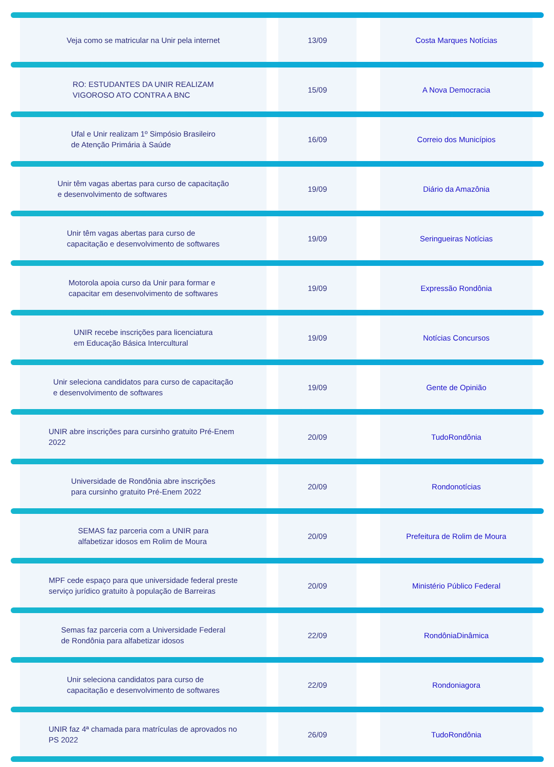Veja como se matricular na Unir pela internet
13/09 Costa Marques Notícias
RO: ESTUDANTES DA UNIR REALIZAM
VIGOROSO ATO CONTRA A BNC
15/09 A Nova Democracia
Ufal e Unir realizam 1º Simpósio Brasileiro
de Atenção Primária à Saúde
16/09 Correio dos Municípios
Unir têm vagas abertas para curso de capacitação
e desenvolvimento de softwares
19/09 Diário da Amazônia
Unir têm vagas abertas para curso de
capacitação e desenvolvimento de softwares
19/09 Seringueiras Notícias
Motorola apoia curso da Unir para formar e
capacitar em desenvolvimento de softwares
19/09 Expressão Rondônia
UNIR recebe inscrições para licenciatura
em Educação Básica Intercultural
19/09 Notícias Concursos
Unir seleciona candidatos para curso de capacitação
e desenvolvimento de softwares
19/09 Gente de Opinião
UNIR abre inscrições para cursinho gratuito Pré-Enem 2022
20/09 TudoRondônia
Universidade de Rondônia abre inscrições
para cursinho gratuito Pré-Enem 2022
20/09 Rondonotícias
SEMAS faz parceria com a UNIR para
alfabetizar idosos em Rolim de Moura
20/09 Prefeitura de Rolim de Moura
MPF cede espaço para que universidade federal preste
serviço jurídico gratuito à população de Barreiras
20/09 Ministério Público Federal
Semas faz parceria com a Universidade Federal
de Rondônia para alfabetizar idosos
22/09 RondôniaDinâmica
Unir seleciona candidatos para curso de
capacitação e desenvolvimento de softwares
22/09 Rondoniagora
UNIR faz 4ª chamada para matrículas de aprovados no PS 2022
26/09 TudoRondônia